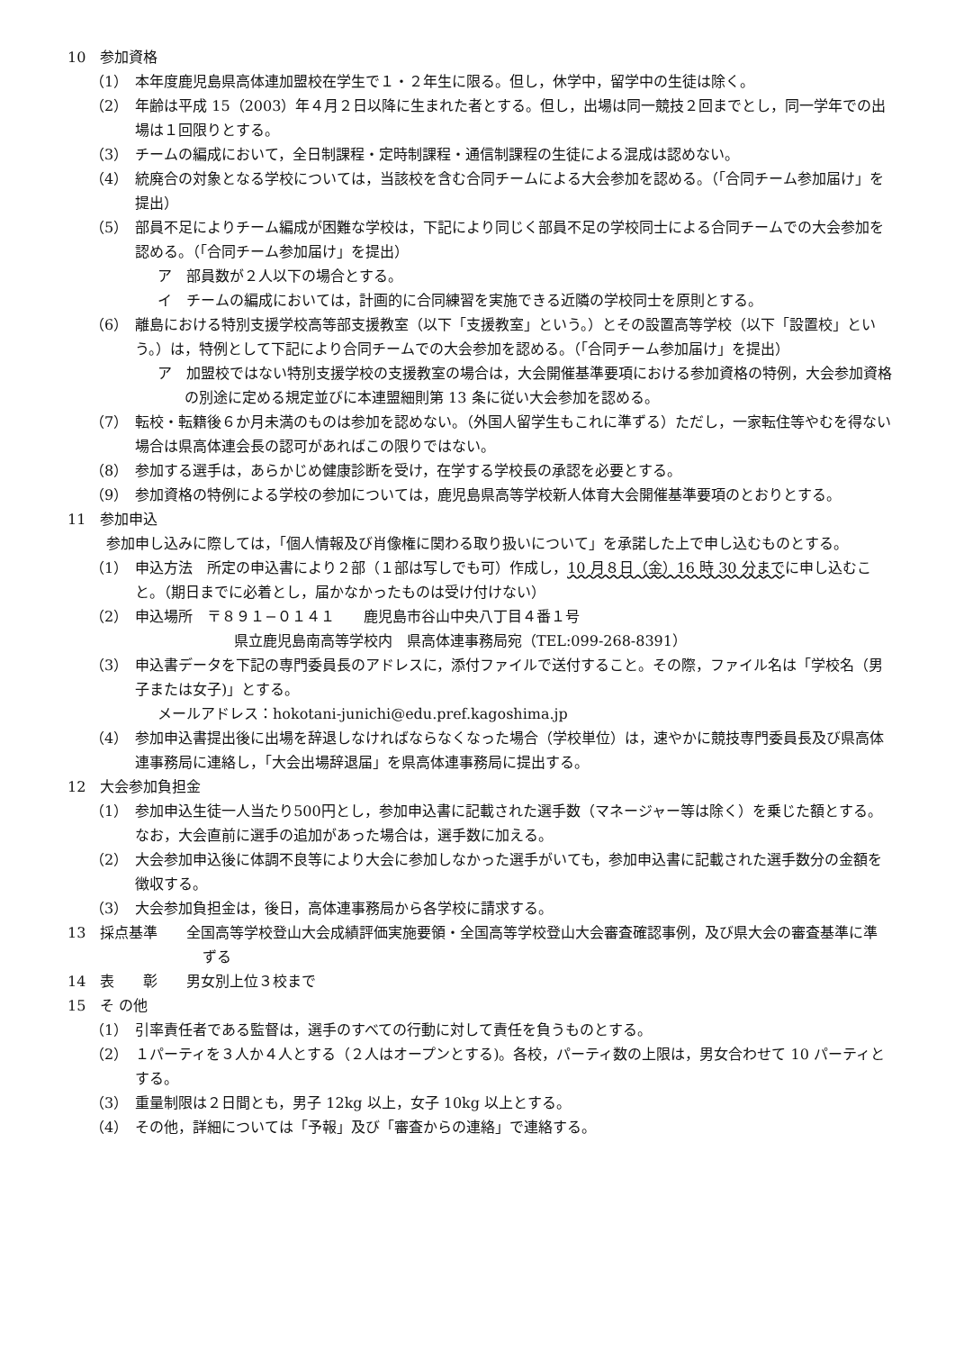10　参加資格
（1）　本年度鹿児島県高体連加盟校在学生で１・２年生に限る。但し，休学中，留学中の生徒は除く。
（2）　年齢は平成 15（2003）年４月２日以降に生まれた者とする。但し，出場は同一競技２回までとし，同一学年での出場は１回限りとする。
（3）　チームの編成において，全日制課程・定時制課程・通信制課程の生徒による混成は認めない。
（4）　統廃合の対象となる学校については，当該校を含む合同チームによる大会参加を認める。（「合同チーム参加届け」を提出）
（5）　部員不足によりチーム編成が困難な学校は，下記により同じく部員不足の学校同士による合同チームでの大会参加を認める。（「合同チーム参加届け」を提出）
ア　部員数が２人以下の場合とする。
イ　チームの編成においては，計画的に合同練習を実施できる近隣の学校同士を原則とする。
（6）　離島における特別支援学校高等部支援教室（以下「支援教室」という。）とその設置高等学校（以下「設置校」という。）は，特例として下記により合同チームでの大会参加を認める。（「合同チーム参加届け」を提出）
ア　加盟校ではない特別支援学校の支援教室の場合は，大会開催基準要項における参加資格の特例，大会参加資格の別途に定める規定並びに本連盟細則第 13 条に従い大会参加を認める。
（7）　転校・転籍後６か月未満のものは参加を認めない。（外国人留学生もこれに準ずる）ただし，一家転住等やむを得ない場合は県高体連会長の認可があればこの限りではない。
（8）　参加する選手は，あらかじめ健康診断を受け，在学する学校長の承認を必要とする。
（9）　参加資格の特例による学校の参加については，鹿児島県高等学校新人体育大会開催基準要項のとおりとする。
11　参加申込
参加申し込みに際しては，「個人情報及び肖像権に関わる取り扱いについて」を承諾した上で申し込むものとする。
（1）　申込方法　所定の申込書により２部（１部は写しでも可）作成し，10 月８日（金）16 時 30 分までに申し込むこと。（期日までに必着とし，届かなかったものは受け付けない）
（2）　申込場所　〒８９１−０１４１　　鹿児島市谷山中央八丁目４番１号
県立鹿児島南高等学校内　県高体連事務局宛（TEL:099-268-8391）
（3）　申込書データを下記の専門委員長のアドレスに，添付ファイルで送付すること。その際，ファイル名は「学校名（男子または女子)」とする。
メールアドレス：hokotani-junichi@edu.pref.kagoshima.jp
（4）　参加申込書提出後に出場を辞退しなければならなくなった場合（学校単位）は，速やかに競技専門委員長及び県高体連事務局に連絡し，「大会出場辞退届」を県高体連事務局に提出する。
12　大会参加負担金
（1）　参加申込生徒一人当たり500円とし，参加申込書に記載された選手数（マネージャー等は除く）を乗じた額とする。なお，大会直前に選手の追加があった場合は，選手数に加える。
（2）　大会参加申込後に体調不良等により大会に参加しなかった選手がいても，参加申込書に記載された選手数分の金額を徴収する。
（3）　大会参加負担金は，後日，高体連事務局から各学校に請求する。
13　採点基準　　全国高等学校登山大会成績評価実施要領・全国高等学校登山大会審査確認事例，及び県大会の審査基準に準ずる
14　表　　彰　　男女別上位３校まで
15　そ の他
（1）　引率責任者である監督は，選手のすべての行動に対して責任を負うものとする。
（2）　１パーティを３人か４人とする（２人はオープンとする)。各校，パーティ数の上限は，男女合わせて 10 パーティとする。
（3）　重量制限は２日間とも，男子 12kg 以上，女子 10kg 以上とする。
（4）　その他，詳細については「予報」及び「審査からの連絡」で連絡する。